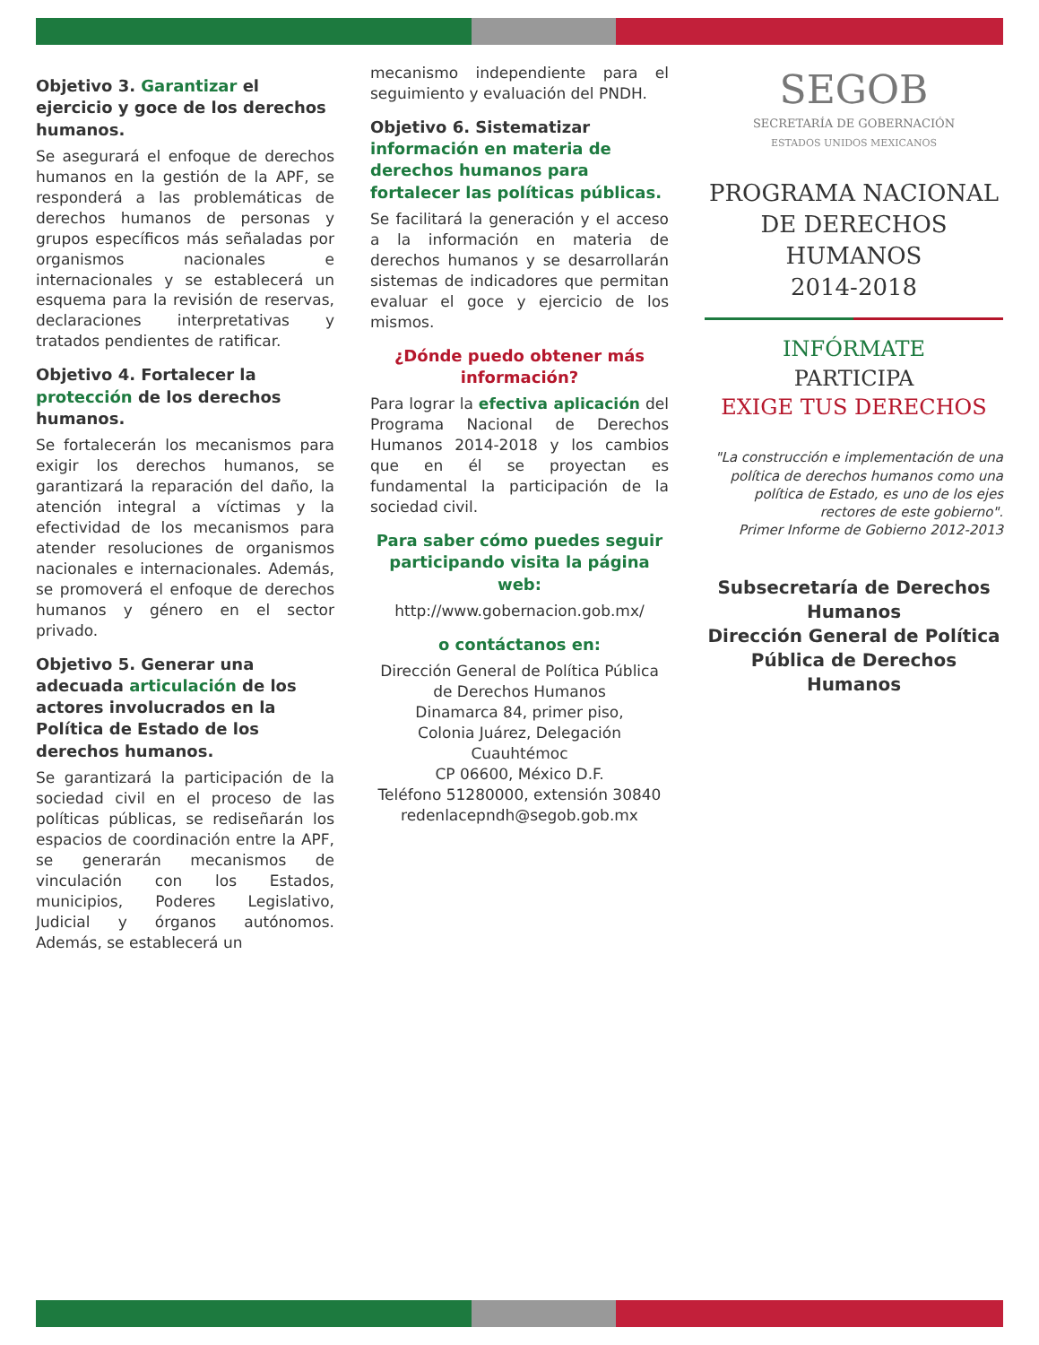Objetivo 3. Garantizar el ejercicio y goce de los derechos humanos.
Se asegurará el enfoque de derechos humanos en la gestión de la APF, se responderá a las problemáticas de derechos humanos de personas y grupos específicos más señaladas por organismos nacionales e internacionales y se establecerá un esquema para la revisión de reservas, declaraciones interpretativas y tratados pendientes de ratificar.
Objetivo 4. Fortalecer la protección de los derechos humanos.
Se fortalecerán los mecanismos para exigir los derechos humanos, se garantizará la reparación del daño, la atención integral a víctimas y la efectividad de los mecanismos para atender resoluciones de organismos nacionales e internacionales. Además, se promoverá el enfoque de derechos humanos y género en el sector privado.
Objetivo 5. Generar una adecuada articulación de los actores involucrados en la Política de Estado de los derechos humanos.
Se garantizará la participación de la sociedad civil en el proceso de las políticas públicas, se rediseñarán los espacios de coordinación entre la APF, se generarán mecanismos de vinculación con los Estados, municipios, Poderes Legislativo, Judicial y órganos autónomos. Además, se establecerá un
mecanismo independiente para el seguimiento y evaluación del PNDH.
Objetivo 6. Sistematizar información en materia de derechos humanos para fortalecer las políticas públicas.
Se facilitará la generación y el acceso a la información en materia de derechos humanos y se desarrollarán sistemas de indicadores que permitan evaluar el goce y ejercicio de los mismos.
¿Dónde puedo obtener más información?
Para lograr la efectiva aplicación del Programa Nacional de Derechos Humanos 2014-2018 y los cambios que en él se proyectan es fundamental la participación de la sociedad civil.
Para saber cómo puedes seguir participando visita la página web:
http://www.gobernacion.gob.mx/
o contáctanos en:
Dirección General de Política Pública de Derechos Humanos
Dinamarca 84, primer piso,
Colonia Juárez, Delegación Cuauhtémoc
CP 06600, México D.F.
Teléfono 51280000, extensión 30840
redenlacepndh@segob.gob.mx
SEGOB
SECRETARÍA DE GOBERNACIÓN
ESTADOS UNIDOS MEXICANOS
PROGRAMA NACIONAL
DE DERECHOS HUMANOS
2014-2018
INFÓRMATE
PARTICIPA
EXIGE TUS DERECHOS
"La construcción e implementación de una política de derechos humanos como una política de Estado, es uno de los ejes rectores de este gobierno".
Primer Informe de Gobierno 2012-2013
Subsecretaría de Derechos Humanos
Dirección General de Política Pública de Derechos Humanos